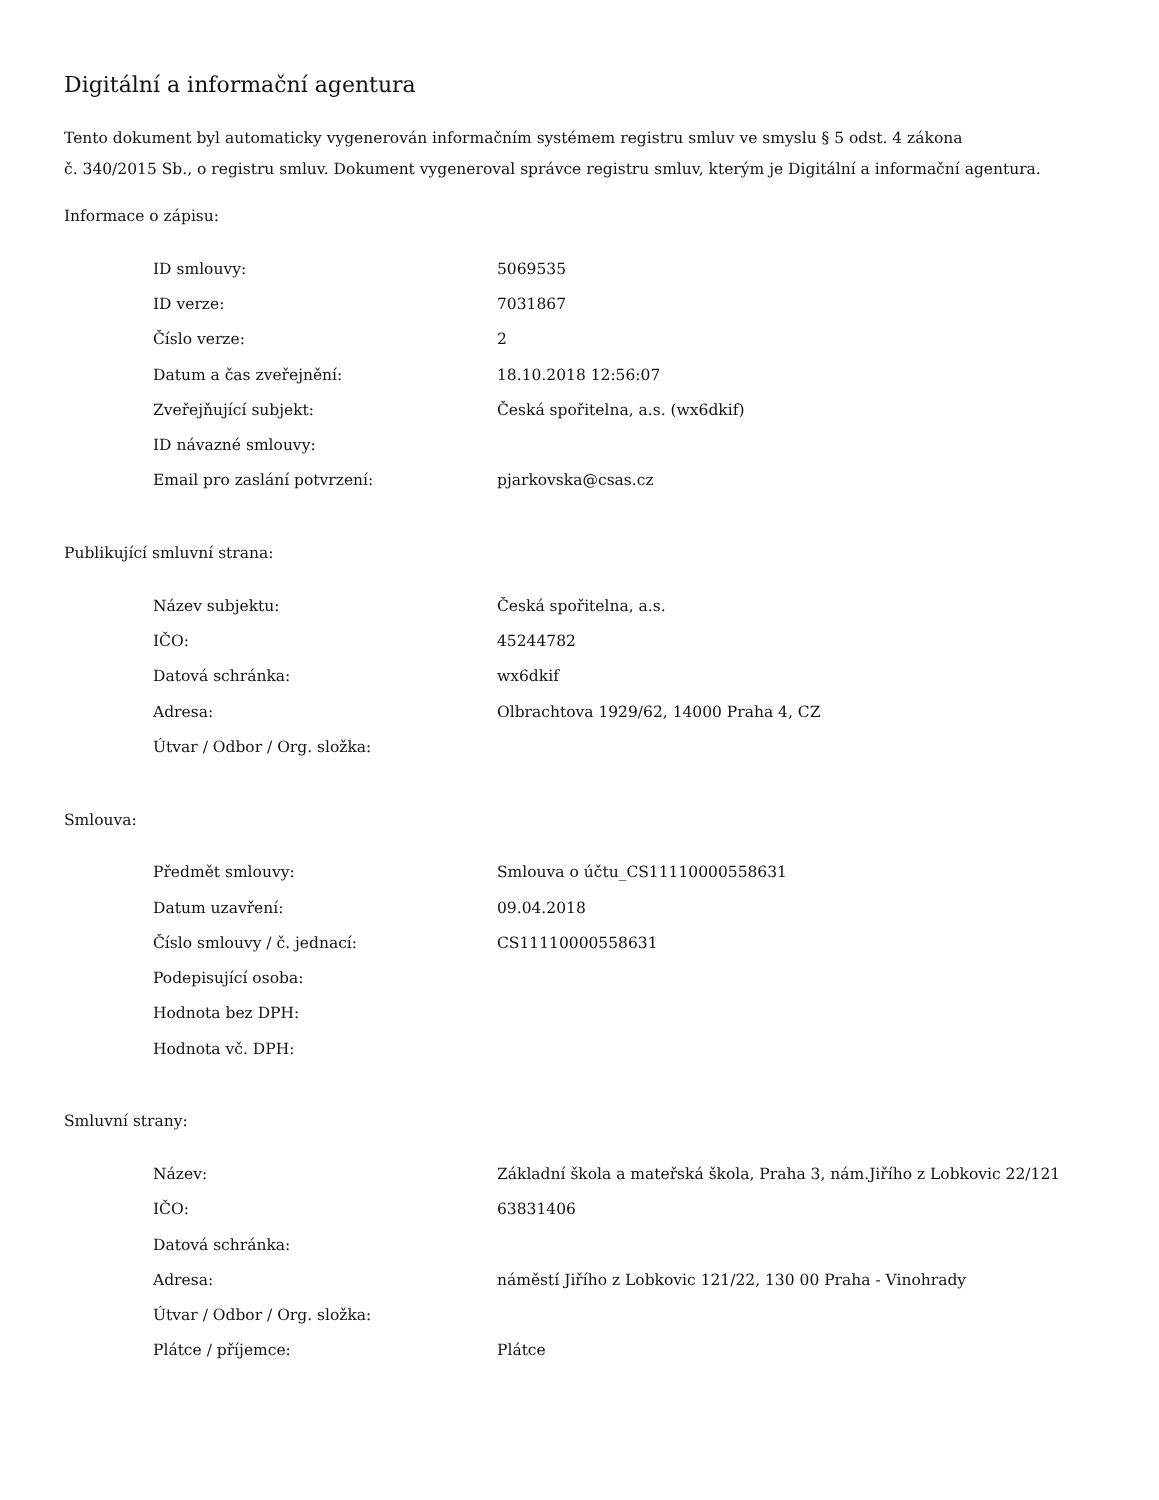Digitální a informační agentura
Tento dokument byl automaticky vygenerován informačním systémem registru smluv ve smyslu § 5 odst. 4 zákona
č. 340/2015 Sb., o registru smluv. Dokument vygeneroval správce registru smluv, kterým je Digitální a informační agentura.
Informace o zápisu:
| ID smlouvy: | 5069535 |
| ID verze: | 7031867 |
| Číslo verze: | 2 |
| Datum a čas zveřejnění: | 18.10.2018 12:56:07 |
| Zveřejňující subjekt: | Česká spořitelna, a.s. (wx6dkif) |
| ID návazné smlouvy: | |
| Email pro zaslání potvrzení: | pjarkovska@csas.cz |
Publikující smluvní strana:
| Název subjektu: | Česká spořitelna, a.s. |
| IČO: | 45244782 |
| Datová schránka: | wx6dkif |
| Adresa: | Olbrachtova 1929/62, 14000 Praha 4, CZ |
| Útvar / Odbor / Org. složka: | |
Smlouva:
| Předmět smlouvy: | Smlouva o účtu_CS11110000558631 |
| Datum uzavření: | 09.04.2018 |
| Číslo smlouvy / č. jednací: | CS11110000558631 |
| Podepisující osoba: | |
| Hodnota bez DPH: | |
| Hodnota vč. DPH: | |
Smluvní strany:
| Název: | Základní škola a mateřská škola, Praha 3, nám.Jiřího z Lobkovic 22/121 |
| IČO: | 63831406 |
| Datová schránka: | |
| Adresa: | náměstí Jiřího z Lobkovic 121/22, 130 00 Praha - Vinohrady |
| Útvar / Odbor / Org. složka: | |
| Plátce / příjemce: | Plátce |